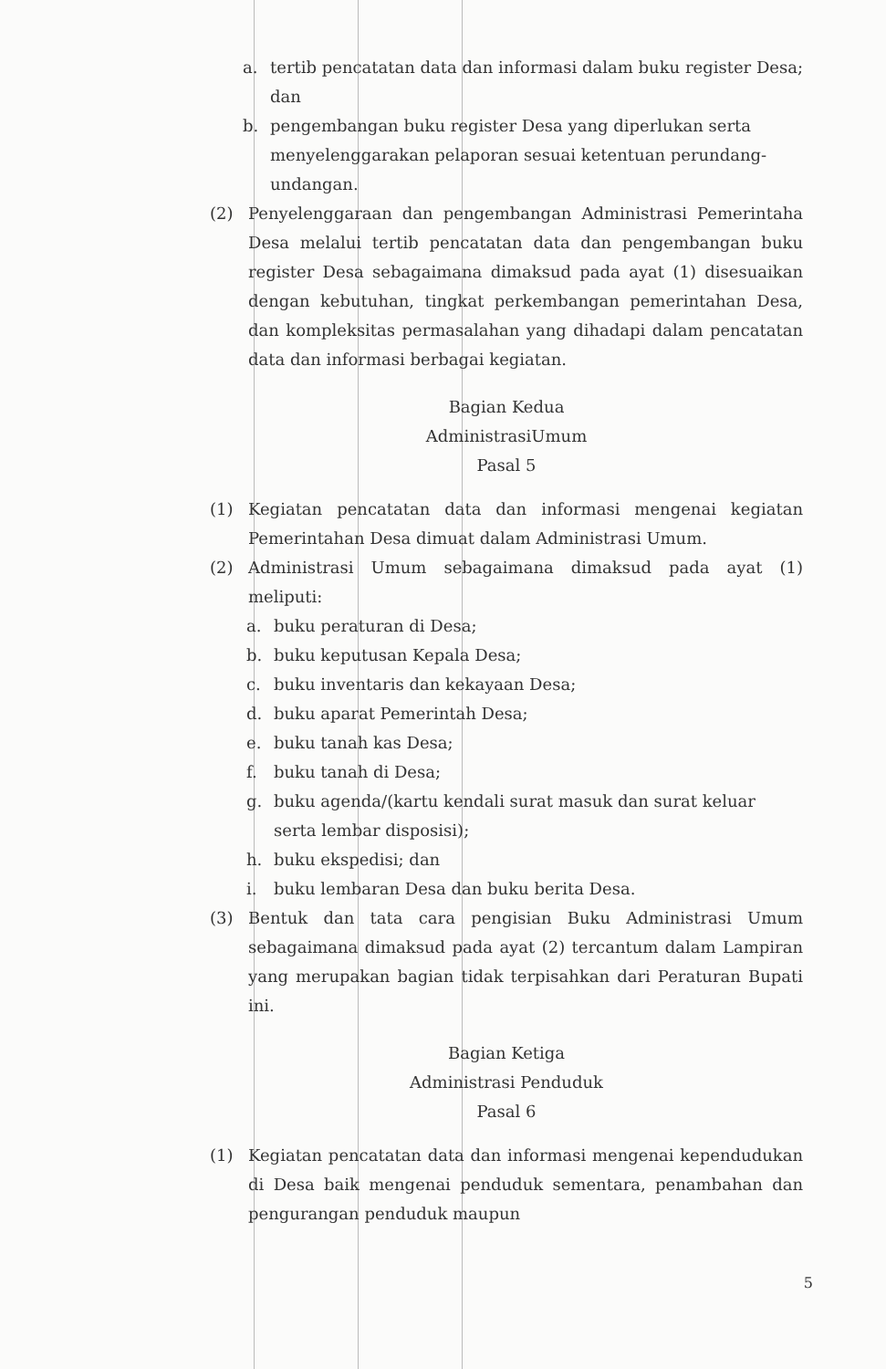a. tertib pencatatan data dan informasi dalam buku register Desa; dan
b. pengembangan buku register Desa yang diperlukan serta menyelenggarakan pelaporan sesuai ketentuan perundang-undangan.
(2) Penyelenggaraan dan pengembangan Administrasi Pemerintaha Desa melalui tertib pencatatan data dan pengembangan buku register Desa sebagaimana dimaksud pada ayat (1) disesuaikan dengan kebutuhan, tingkat perkembangan pemerintahan Desa, dan kompleksitas permasalahan yang dihadapi dalam pencatatan data dan informasi berbagai kegiatan.
Bagian Kedua
AdministrasiUmum
Pasal 5
(1) Kegiatan pencatatan data dan informasi mengenai kegiatan Pemerintahan Desa dimuat dalam Administrasi Umum.
(2) Administrasi Umum sebagaimana dimaksud pada ayat (1) meliputi:
a. buku peraturan di Desa;
b. buku keputusan Kepala Desa;
c. buku inventaris dan kekayaan Desa;
d. buku aparat Pemerintah Desa;
e. buku tanah kas Desa;
f. buku tanah di Desa;
g. buku agenda/(kartu kendali surat masuk dan surat keluar serta lembar disposisi);
h. buku ekspedisi; dan
i. buku lembaran Desa dan buku berita Desa.
(3) Bentuk dan tata cara pengisian Buku Administrasi Umum sebagaimana dimaksud pada ayat (2) tercantum dalam Lampiran yang merupakan bagian tidak terpisahkan dari Peraturan Bupati ini.
Bagian Ketiga
Administrasi Penduduk
Pasal 6
(1) Kegiatan pencatatan data dan informasi mengenai kependudukan di Desa baik mengenai penduduk sementara, penambahan dan pengurangan penduduk maupun
5